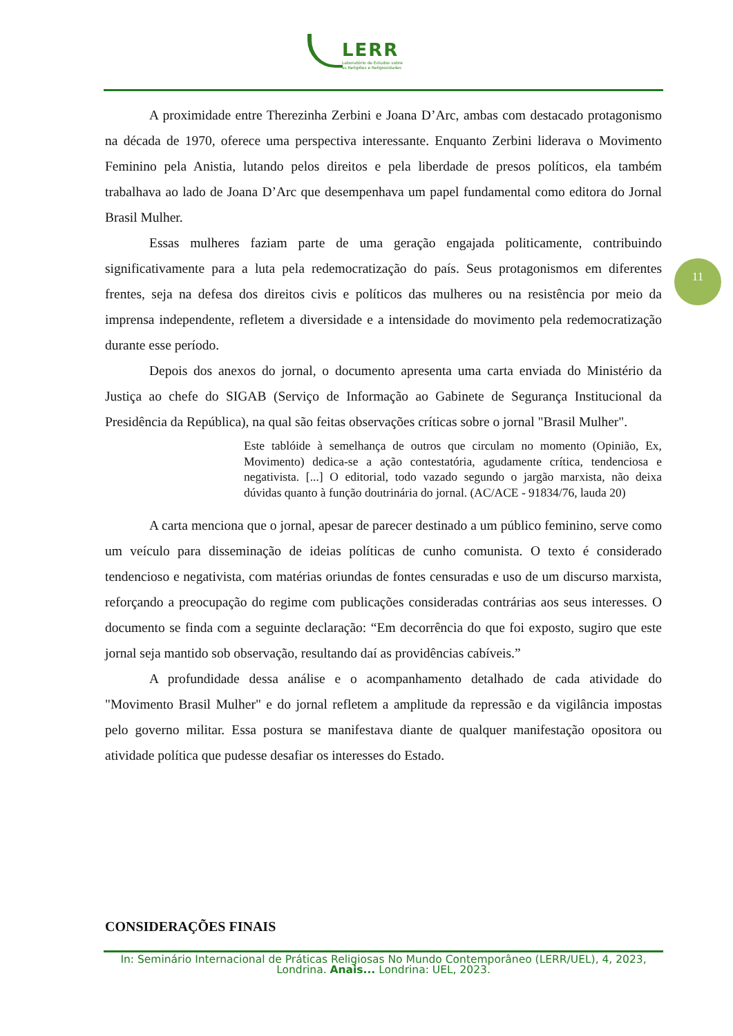LERR
Laboratório de Estudos sobre
as Religiões e Religiosidades
11
A proximidade entre Therezinha Zerbini e Joana D’Arc, ambas com destacado protagonismo na década de 1970, oferece uma perspectiva interessante. Enquanto Zerbini liderava o Movimento Feminino pela Anistia, lutando pelos direitos e pela liberdade de presos políticos, ela também trabalhava ao lado de Joana D’Arc que desempenhava um papel fundamental como editora do Jornal Brasil Mulher.
Essas mulheres faziam parte de uma geração engajada politicamente, contribuindo significativamente para a luta pela redemocratização do país. Seus protagonismos em diferentes frentes, seja na defesa dos direitos civis e políticos das mulheres ou na resistência por meio da imprensa independente, refletem a diversidade e a intensidade do movimento pela redemocratização durante esse período.
Depois dos anexos do jornal, o documento apresenta uma carta enviada do Ministério da Justiça ao chefe do SIGAB (Serviço de Informação ao Gabinete de Segurança Institucional da Presidência da República), na qual são feitas observações críticas sobre o jornal "Brasil Mulher".
Este tablóide à semelhança de outros que circulam no momento (Opinião, Ex, Movimento) dedica-se a ação contestatória, agudamente crítica, tendenciosa e negativista. [...] O editorial, todo vazado segundo o jargão marxista, não deixa dúvidas quanto à função doutrinária do jornal. (AC/ACE - 91834/76, lauda 20)
A carta menciona que o jornal, apesar de parecer destinado a um público feminino, serve como um veículo para disseminação de ideias políticas de cunho comunista. O texto é considerado tendencioso e negativista, com matérias oriundas de fontes censuradas e uso de um discurso marxista, reforçando a preocupação do regime com publicações consideradas contrárias aos seus interesses. O documento se finda com a seguinte declaração: “Em decorrência do que foi exposto, sugiro que este jornal seja mantido sob observação, resultando daí as providências cabíveis.”
A profundidade dessa análise e o acompanhamento detalhado de cada atividade do "Movimento Brasil Mulher" e do jornal refletem a amplitude da repressão e da vigilância impostas pelo governo militar. Essa postura se manifestava diante de qualquer manifestação opositora ou atividade política que pudesse desafiar os interesses do Estado.
CONSIDERAÇÕES FINAIS
In: Seminário Internacional de Práticas Religiosas No Mundo Contemporâneo (LERR/UEL), 4, 2023, Londrina. Anais... Londrina: UEL, 2023.